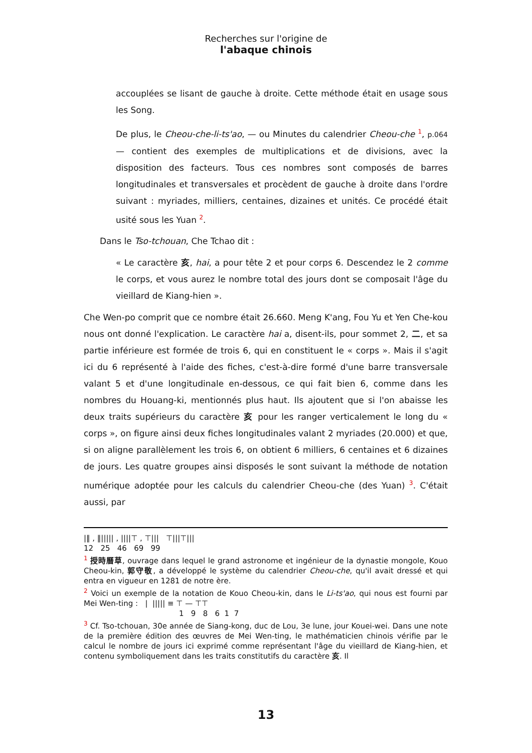Recherches sur l'origine de
l'abaque chinois
accouplées se lisant de gauche à droite. Cette méthode était en usage sous les Song.
De plus, le Cheou-che-li-ts'ao, — ou Minutes du calendrier Cheou-che <sup>1</sup>, p.064 — contient des exemples de multiplications et de divisions, avec la disposition des facteurs. Tous ces nombres sont composés de barres longitudinales et transversales et procèdent de gauche à droite dans l'ordre suivant : myriades, milliers, centaines, dizaines et unités. Ce procédé était usité sous les Yuan <sup>2</sup>.
Dans le Tso-tchouan, Che Tchao dit :
« Le caractère 亥, hai, a pour tête 2 et pour corps 6. Descendez le 2 comme le corps, et vous aurez le nombre total des jours dont se composait l'âge du vieillard de Kiang-hien ».
Che Wen-po comprit que ce nombre était 26.660. Meng K'ang, Fou Yu et Yen Che-kou nous ont donné l'explication. Le caractère hai a, disent-ils, pour sommet 2, 二, et sa partie inférieure est formée de trois 6, qui en constituent le « corps ». Mais il s'agit ici du 6 représenté à l'aide des fiches, c'est-à-dire formé d'une barre transversale valant 5 et d'une longitudinale en-dessous, ce qui fait bien 6, comme dans les nombres du Houang-ki, mentionnés plus haut. Ils ajoutent que si l'on abaisse les deux traits supérieurs du caractère 亥 pour les ranger verticalement le long du « corps », on figure ainsi deux fiches longitudinales valant 2 myriades (20.000) et que, si on aligne parallèlement les trois 6, on obtient 6 milliers, 6 centaines et 6 dizaines de jours. Les quatre groupes ainsi disposés le sont suivant la méthode de notation numérique adoptée pour les calculs du calendrier Cheou-che (des Yuan) <sup>3</sup>. C'était aussi, par
|‖ , ‖||||| , ||||⊤ , ⊤||| ⊤|||⊤|||
12 25 46 69 99
<sup>1</sup> 授時曆草, ouvrage dans lequel le grand astronome et ingénieur de la dynastie mongole, Kouo Cheou-kin, 郭守敬, a développé le système du calendrier Cheou-che, qu'il avait dressé et qui entra en vigueur en 1281 de notre ère.
<sup>2</sup> Voici un exemple de la notation de Kouo Cheou-kin, dans le Li-ts'ao, qui nous est fourni par Mei Wen-ting : | ||||| ≡ ⊤ — ⊤⊤
1 9 8 6 1 7
<sup>3</sup> Cf. Tso-tchouan, 30e année de Siang-kong, duc de Lou, 3e lune, jour Kouei-wei. Dans une note de la première édition des œuvres de Mei Wen-ting, le mathématicien chinois vérifie par le calcul le nombre de jours ici exprimé comme représentant l'âge du vieillard de Kiang-hien, et contenu symboliquement dans les traits constitutifs du caractère 亥. Il
13